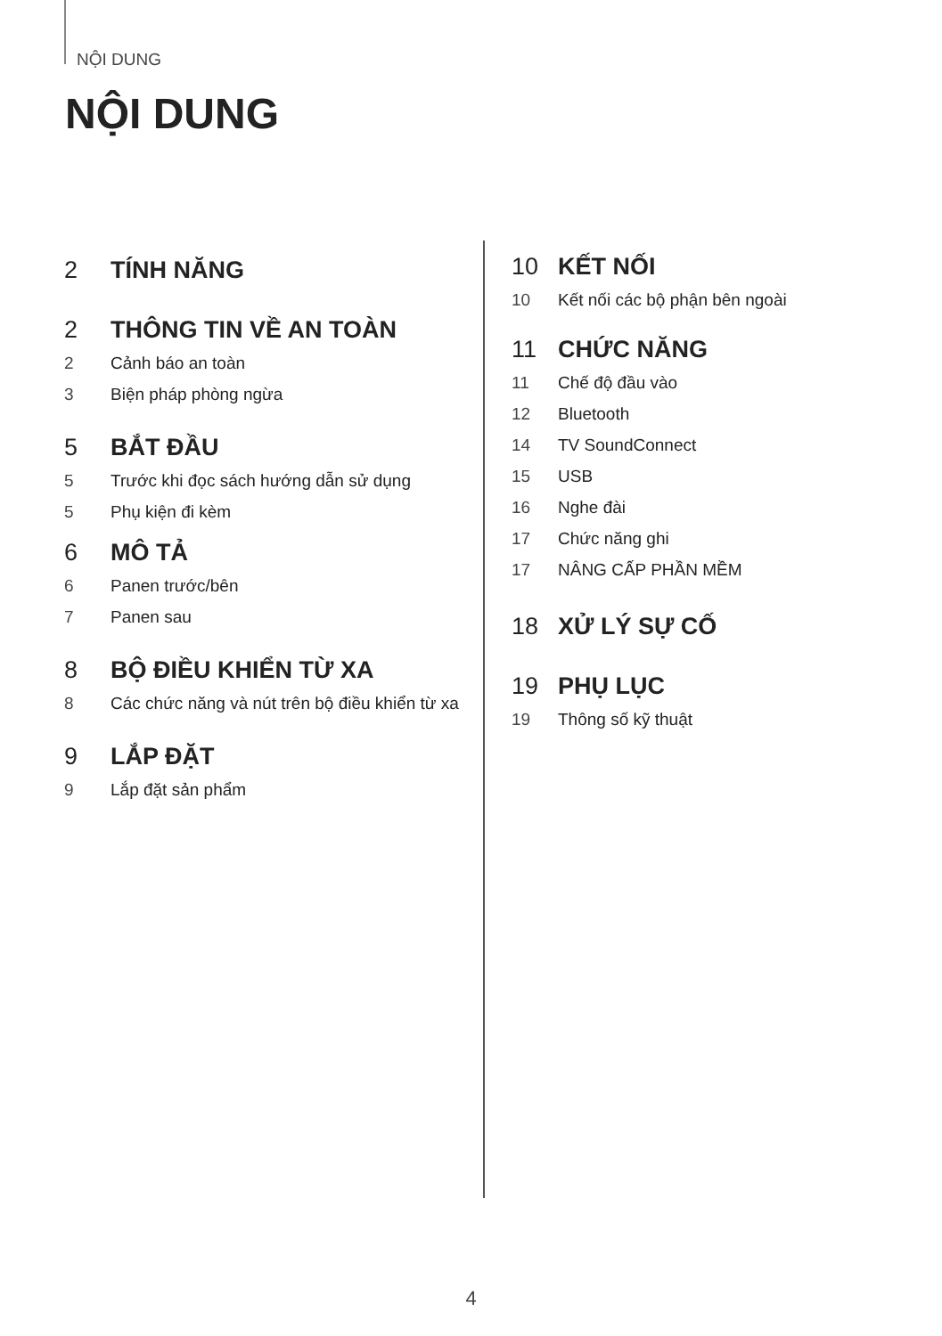NỘI DUNG
NỘI DUNG
2 TÍNH NĂNG
2 THÔNG TIN VỀ AN TOÀN
2 Cảnh báo an toàn
3 Biện pháp phòng ngừa
5 BẮT ĐẦU
5 Trước khi đọc sách hướng dẫn sử dụng
5 Phụ kiện đi kèm
6 MÔ TẢ
6 Panen trước/bên
7 Panen sau
8 BỘ ĐIỀU KHIỂN TỪ XA
8 Các chức năng và nút trên bộ điều khiển từ xa
9 LẮP ĐẶT
9 Lắp đặt sản phẩm
10 KẾT NỐI
10 Kết nối các bộ phận bên ngoài
11 CHỨC NĂNG
11 Chế độ đầu vào
12 Bluetooth
14 TV SoundConnect
15 USB
16 Nghe đài
17 Chức năng ghi
17 NÂNG CẤP PHẦN MỀM
18 XỬ LÝ SỰ CỐ
19 PHỤ LỤC
19 Thông số kỹ thuật
4